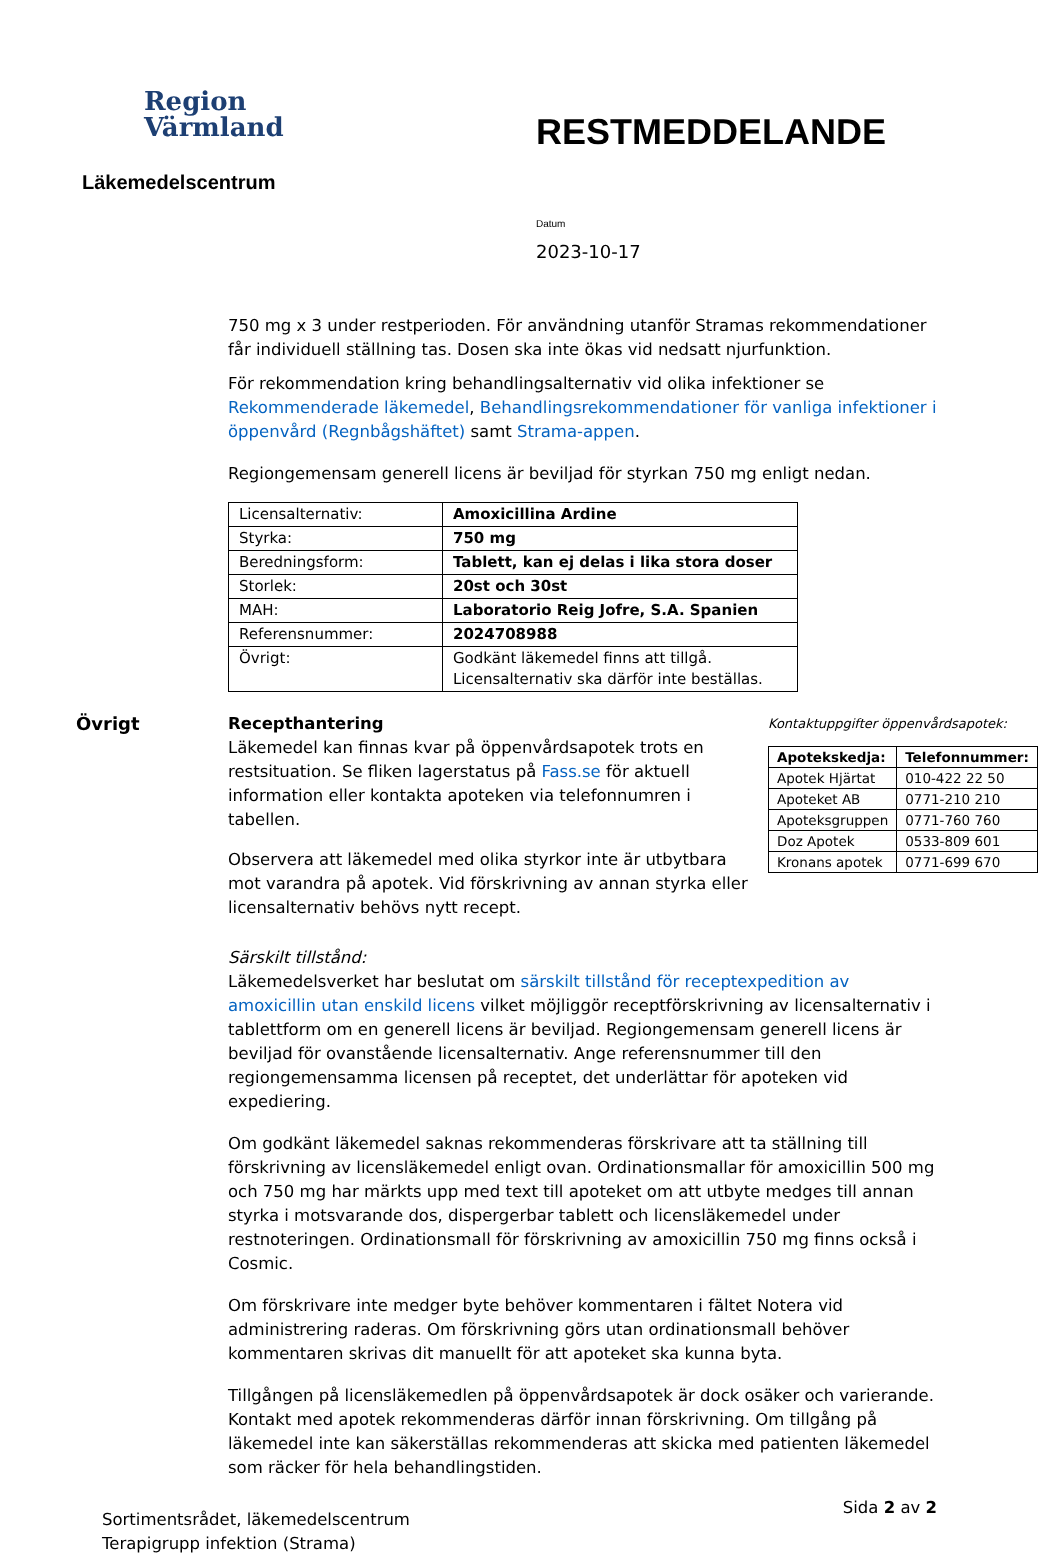Region
Värmland
Läkemedelscentrum
RESTMEDDELANDE
Datum
2023-10-17
750 mg x 3 under restperioden. För användning utanför Stramas rekommendationer får individuell ställning tas. Dosen ska inte ökas vid nedsatt njurfunktion.
För rekommendation kring behandlingsalternativ vid olika infektioner se Rekommenderade läkemedel, Behandlingsrekommendationer för vanliga infektioner i öppenvård (Regnbågshäftet) samt Strama-appen.
Regiongemensam generell licens är beviljad för styrkan 750 mg enligt nedan.
| Licensalternativ: | Amoxicillina Ardine |
| Styrka: | 750 mg |
| Beredningsform: | Tablett, kan ej delas i lika stora doser |
| Storlek: | 20st och 30st |
| MAH: | Laboratorio Reig Jofre, S.A. Spanien |
| Referensnummer: | 2024708988 |
| Övrigt: | Godkänt läkemedel finns att tillgå. Licensalternativ ska därför inte beställas. |
Övrigt Recepthantering
Läkemedel kan finnas kvar på öppenvårdsapotek trots en restsituation. Se fliken lagerstatus på Fass.se för aktuell information eller kontakta apoteken via telefonnumren i tabellen.
Observera att läkemedel med olika styrkor inte är utbytbara mot varandra på apotek. Vid förskrivning av annan styrka eller licensalternativ behövs nytt recept.
Kontaktuppgifter öppenvårdsapotek:
| Apotekskedja: | Telefonnummer: |
| --- | --- |
| Apotek Hjärtat | 010-422 22 50 |
| Apoteket AB | 0771-210 210 |
| Apoteksgruppen | 0771-760 760 |
| Doz Apotek | 0533-809 601 |
| Kronans apotek | 0771-699 670 |
Särskilt tillstånd:
Läkemedelsverket har beslutat om särskilt tillstånd för receptexpedition av amoxicillin utan enskild licens vilket möjliggör receptförskrivning av licensalternativ i tablettform om en generell licens är beviljad. Regiongemensam generell licens är beviljad för ovanstående licensalternativ. Ange referensnummer till den regiongemensamma licensen på receptet, det underlättar för apoteken vid expediering.
Om godkänt läkemedel saknas rekommenderas förskrivare att ta ställning till förskrivning av licensläkemedel enligt ovan. Ordinationsmallar för amoxicillin 500 mg och 750 mg har märkts upp med text till apoteket om att utbyte medges till annan styrka i motsvarande dos, dispergerbar tablett och licensläkemedel under restnoteringen. Ordinationsmall för förskrivning av amoxicillin 750 mg finns också i Cosmic.
Om förskrivare inte medger byte behöver kommentaren i fältet Notera vid administrering raderas. Om förskrivning görs utan ordinationsmall behöver kommentaren skrivas dit manuellt för att apoteket ska kunna byta.
Tillgången på licensläkemedlen på öppenvårdsapotek är dock osäker och varierande. Kontakt med apotek rekommenderas därför innan förskrivning. Om tillgång på läkemedel inte kan säkerställas rekommenderas att skicka med patienten läkemedel som räcker för hela behandlingstiden.
Sortimentsrådet, läkemedelscentrum
Terapigrupp infektion (Strama)
Sida 2 av 2